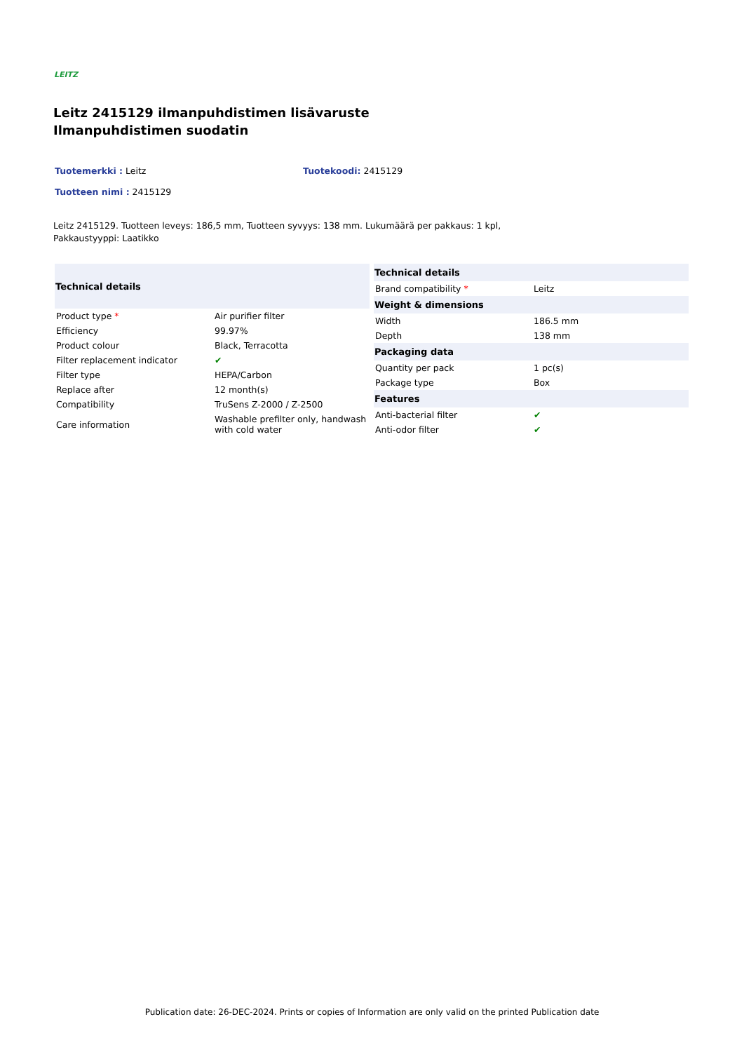LEITZ
Leitz 2415129 ilmanpuhdistimen lisävaruste Ilmanpuhdistimen suodatin
Tuotemerkki : Leitz Tuotekoodi: 2415129
Tuotteen nimi : 2415129
Leitz 2415129. Tuotteen leveys: 186,5 mm, Tuotteen syvyys: 138 mm. Lukumäärä per pakkaus: 1 kpl, Pakkaustyyppi: Laatikko
| Technical details | |
| --- | --- |
| Product type * | Air purifier filter |
| Efficiency | 99.97% |
| Product colour | Black, Terracotta |
| Filter replacement indicator | ✔ |
| Filter type | HEPA/Carbon |
| Replace after | 12 month(s) |
| Compatibility | TruSens Z-2000 / Z-2500 |
| Care information | Washable prefilter only, handwash with cold water |
| Technical details | |
| --- | --- |
| Brand compatibility * | Leitz |
| Weight & dimensions | |
| Width | 186.5 mm |
| Depth | 138 mm |
| Packaging data | |
| Quantity per pack | 1 pc(s) |
| Package type | Box |
| Features | |
| Anti-bacterial filter | ✔ |
| Anti-odor filter | ✔ |
Publication date: 26-DEC-2024. Prints or copies of Information are only valid on the printed Publication date